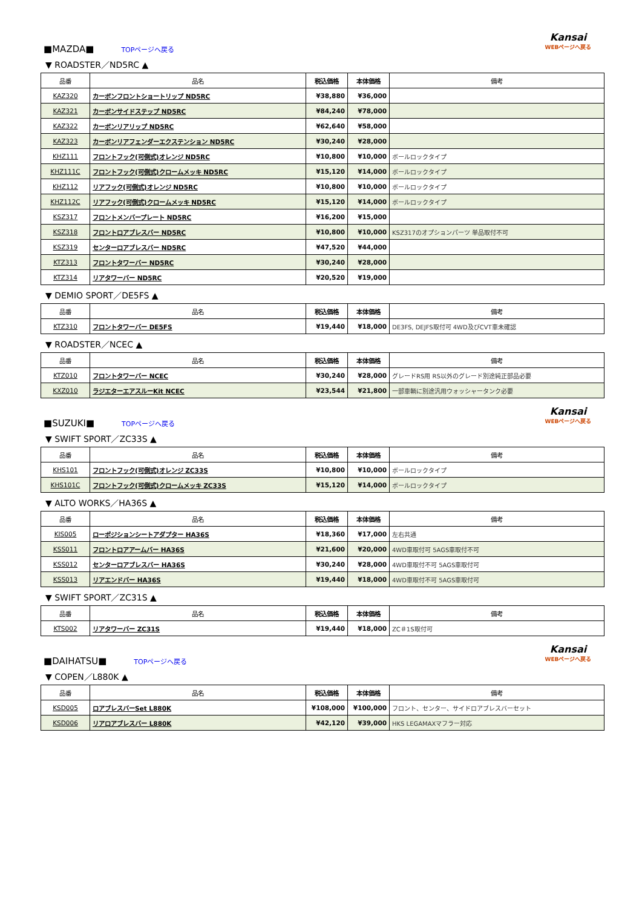■MAZDA■
TOPページへ戻る
Kansai
WEBページへ戻る
▼ ROADSTER／ND5RC ▲
| 品番 | 品名 | 税込価格 | 本体価格 | 備考 |
| --- | --- | --- | --- | --- |
| KAZ320 | カーボンフロントショートリップ ND5RC | ¥38,880 | ¥36,000 | |
| KAZ321 | カーボンサイドステップ ND5RC | ¥84,240 | ¥78,000 | |
| KAZ322 | カーボンリアリップ ND5RC | ¥62,640 | ¥58,000 | |
| KAZ323 | カーボンリアフェンダーエクステンション ND5RC | ¥30,240 | ¥28,000 | |
| KHZ111 | フロントフック(可倒式)オレンジ ND5RC | ¥10,800 | ¥10,000 | ボールロックタイプ |
| KHZ111C | フロントフック(可倒式)クロームメッキ ND5RC | ¥15,120 | ¥14,000 | ボールロックタイプ |
| KHZ112 | リアフック(可倒式)オレンジ ND5RC | ¥10,800 | ¥10,000 | ボールロックタイプ |
| KHZ112C | リアフック(可倒式)クロームメッキ ND5RC | ¥15,120 | ¥14,000 | ボールロックタイプ |
| KSZ317 | フロントメンバープレート ND5RC | ¥16,200 | ¥15,000 | |
| KSZ318 | フロントロアブレスバー ND5RC | ¥10,800 | ¥10,000 | KSZ317のオプションパーツ 単品取付不可 |
| KSZ319 | センターロアブレスバー ND5RC | ¥47,520 | ¥44,000 | |
| KTZ313 | フロントタワーバー ND5RC | ¥30,240 | ¥28,000 | |
| KTZ314 | リアタワーバー ND5RC | ¥20,520 | ¥19,000 | |
▼ DEMIO SPORT／DE5FS ▲
| 品番 | 品名 | 税込価格 | 本体価格 | 備考 |
| --- | --- | --- | --- | --- |
| KTZ310 | フロントタワーバー DE5FS | ¥19,440 | ¥18,000 | DE3FS, DEJFS取付可 4WD及びCVT車未確認 |
▼ ROADSTER／NCEC ▲
| 品番 | 品名 | 税込価格 | 本体価格 | 備考 |
| --- | --- | --- | --- | --- |
| KTZ010 | フロントタワーバー NCEC | ¥30,240 | ¥28,000 | グレードRS用 RS以外のグレード別途純正部品必要 |
| KXZ010 | ラジエターエアスルーKit NCEC | ¥23,544 | ¥21,800 | 一部車輌に別途汎用ウォッシャータンク必要 |
■SUZUKI■
TOPページへ戻る
Kansai
WEBページへ戻る
▼ SWIFT SPORT／ZC33S ▲
| 品番 | 品名 | 税込価格 | 本体価格 | 備考 |
| --- | --- | --- | --- | --- |
| KHS101 | フロントフック(可倒式)オレンジ ZC33S | ¥10,800 | ¥10,000 | ボールロックタイプ |
| KHS101C | フロントフック(可倒式)クロームメッキ ZC33S | ¥15,120 | ¥14,000 | ボールロックタイプ |
▼ ALTO WORKS／HA36S ▲
| 品番 | 品名 | 税込価格 | 本体価格 | 備考 |
| --- | --- | --- | --- | --- |
| KIS005 | ローポジションシートアダプター HA36S | ¥18,360 | ¥17,000 | 左右共通 |
| KSS011 | フロントロアアームバー HA36S | ¥21,600 | ¥20,000 | 4WD車取付可 5AGS車取付不可 |
| KSS012 | センターロアブレスバー HA36S | ¥30,240 | ¥28,000 | 4WD車取付不可 5AGS車取付可 |
| KSS013 | リアエンドバー HA36S | ¥19,440 | ¥18,000 | 4WD車取付不可 5AGS車取付可 |
▼ SWIFT SPORT／ZC31S ▲
| 品番 | 品名 | 税込価格 | 本体価格 | 備考 |
| --- | --- | --- | --- | --- |
| KTS002 | リアタワーバー ZC31S | ¥19,440 | ¥18,000 | ZC＃1S取付可 |
■DAIHATSU■
TOPページへ戻る
Kansai
WEBページへ戻る
▼ COPEN／L880K ▲
| 品番 | 品名 | 税込価格 | 本体価格 | 備考 |
| --- | --- | --- | --- | --- |
| KSD005 | ロアブレスバーSet L880K | ¥108,000 | ¥100,000 | フロント、センター、サイドロアブレスバーセット |
| KSD006 | リアロアブレスバー L880K | ¥42,120 | ¥39,000 | HKS LEGAMAXマフラー対応 |